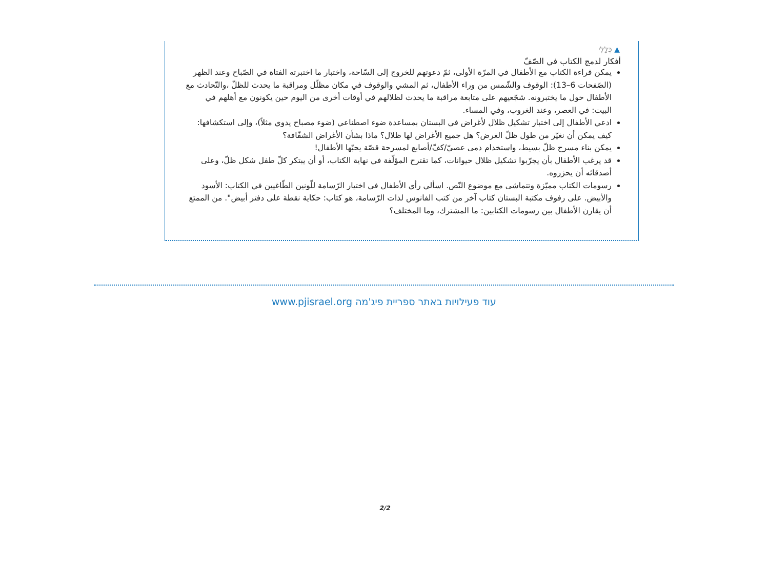▲ כְּלָלִי
أفكار لدمج الكتاب في الصّفّ
يمكن قراءة الكتاب مع الأطفال في المرّة الأولى، ثمّ دعوتهم للخروج إلى السّاحة، واختبار ما اختبرته الفتاة في الصّباح وعند الظهر (الصّفحات 6–13): الوقوف والشّمس من وراء الأطفال، ثم المشي والوقوف في مكان مظلّل ومراقبة ما يحدث للظلّ ،والتّحادث مع الأطفال حول ما يختبرونه. شجّعيهم على متابعة مراقبة ما يحدث لظلالهم في أوقات أخرى من اليوم حين يكونون مع أهلهم في البيت: في العصر، وعند الغروب، وفي المساء.
ادعي الأطفال إلى اختبار تشكيل ظلال لأغراض في البستان بمساعدة ضوء اصطناعي (ضوء مصباح يدوي مثلاً)، وإلى استكشافها: كيف يمكن أن نغيّر من طول ظلّ الغرض؟ هل جميع الأغراض لها ظلال؟ ماذا بشأن الأغراض الشفّافة؟
يمكن بناء مسرح ظلّ بسيط، واستخدام دمى عصيّ/كفّ/أصابع لمسرحة قصّة يحبّها الأطفال!
قد يرغب الأطفال بأن يجرّبوا تشكيل ظلال حيوانات، كما تقترح المؤلّفة في نهاية الكتاب، أو أن يبتكر كلّ طفل شكل ظلّ، وعلى أصدقائه أن يحزروه.
رسومات الكتاب مميّزة وتتماشى مع موضوع النّص. اسألي رأي الأطفال في اختيار الرّسامة للّونين الطّاغيين في الكتاب: الأسود والأبيض. على رفوف مكتبة البستان كتاب آخر من كتب الفانوس لذات الرّسامة، هو كتاب: حكاية نقطة على دفتر أبيض". من الممتع أن يقارن الأطفال بين رسومات الكتابين: ما المشترك، وما المختلف؟
עוד פעילויות באתר ספריית פיג'מה www.pjisrael.org
2/2